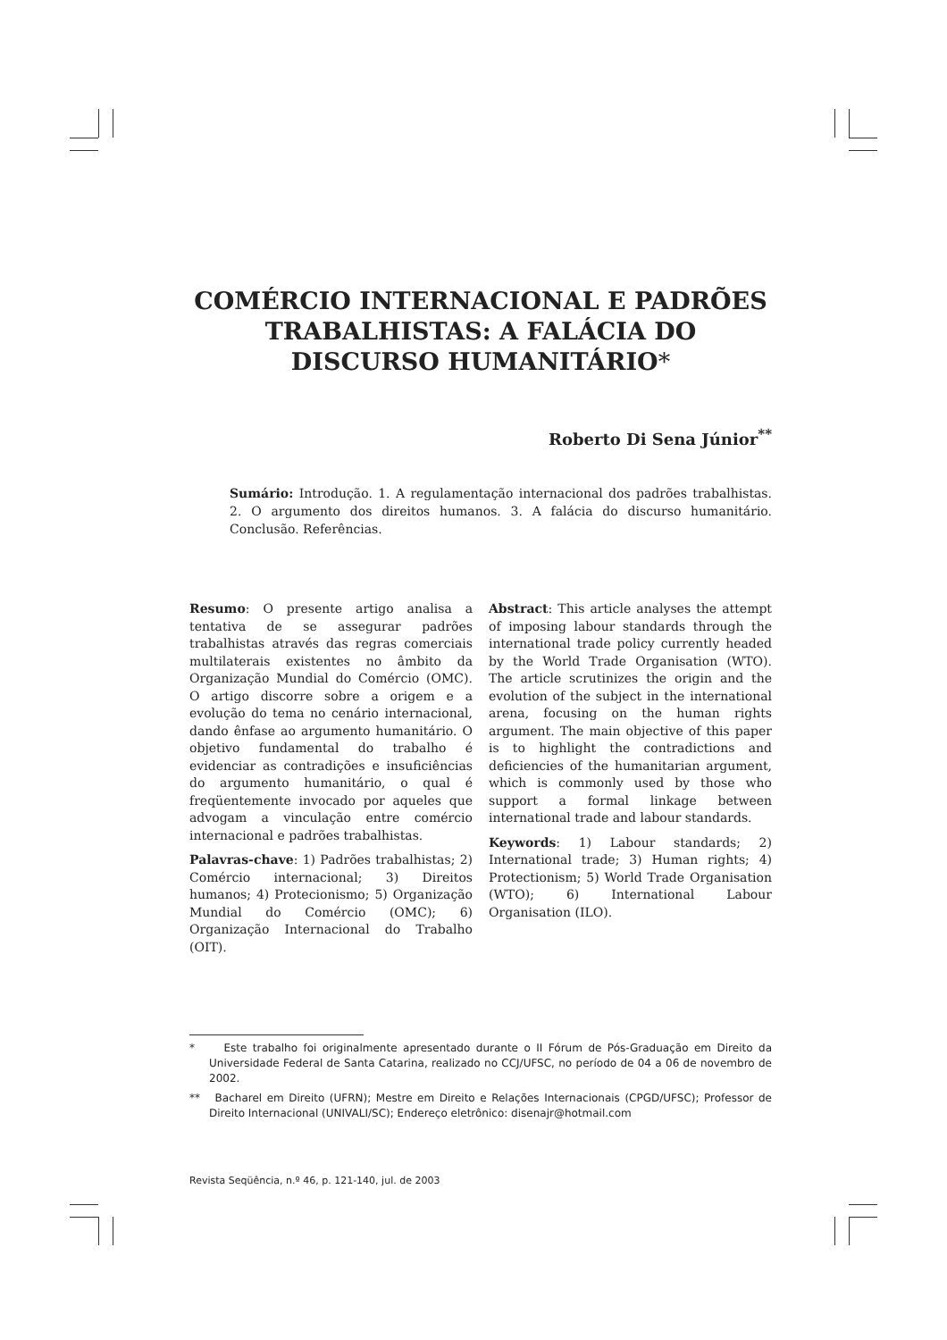COMÉRCIO INTERNACIONAL E PADRÕES
TRABALHISTAS: A FALÁCIA DO
DISCURSO HUMANITÁRIO*
Roberto Di Sena Júnior<sup>**</sup>
Sumário: Introdução. 1. A regulamentação internacional dos padrões trabalhistas. 2. O argumento dos direitos humanos. 3. A falácia do discurso humanitário. Conclusão. Referências.
Resumo: O presente artigo analisa a tentativa de se assegurar padrões trabalhistas através das regras comerciais multilaterais existentes no âmbito da Organização Mundial do Comércio (OMC). O artigo discorre sobre a origem e a evolução do tema no cenário internacional, dando ênfase ao argumento humanitário. O objetivo fundamental do trabalho é evidenciar as contradições e insuficiências do argumento humanitário, o qual é freqüentemente invocado por aqueles que advogam a vinculação entre comércio internacional e padrões trabalhistas.
Palavras-chave: 1) Padrões trabalhistas; 2) Comércio internacional; 3) Direitos humanos; 4) Protecionismo; 5) Organização Mundial do Comércio (OMC); 6) Organização Internacional do Trabalho (OIT).
Abstract: This article analyses the attempt of imposing labour standards through the international trade policy currently headed by the World Trade Organisation (WTO). The article scrutinizes the origin and the evolution of the subject in the international arena, focusing on the human rights argument. The main objective of this paper is to highlight the contradictions and deficiencies of the humanitarian argument, which is commonly used by those who support a formal linkage between international trade and labour standards.
Keywords: 1) Labour standards; 2) International trade; 3) Human rights; 4) Protectionism; 5) World Trade Organisation (WTO); 6) International Labour Organisation (ILO).
* Este trabalho foi originalmente apresentado durante o II Fórum de Pós-Graduação em Direito da Universidade Federal de Santa Catarina, realizado no CCJ/UFSC, no período de 04 a 06 de novembro de 2002.
** Bacharel em Direito (UFRN); Mestre em Direito e Relações Internacionais (CPGD/UFSC); Professor de Direito Internacional (UNIVALI/SC); Endereço eletrônico: disenajr@hotmail.com
Revista Seqüência, n.º 46, p. 121-140, jul. de 2003